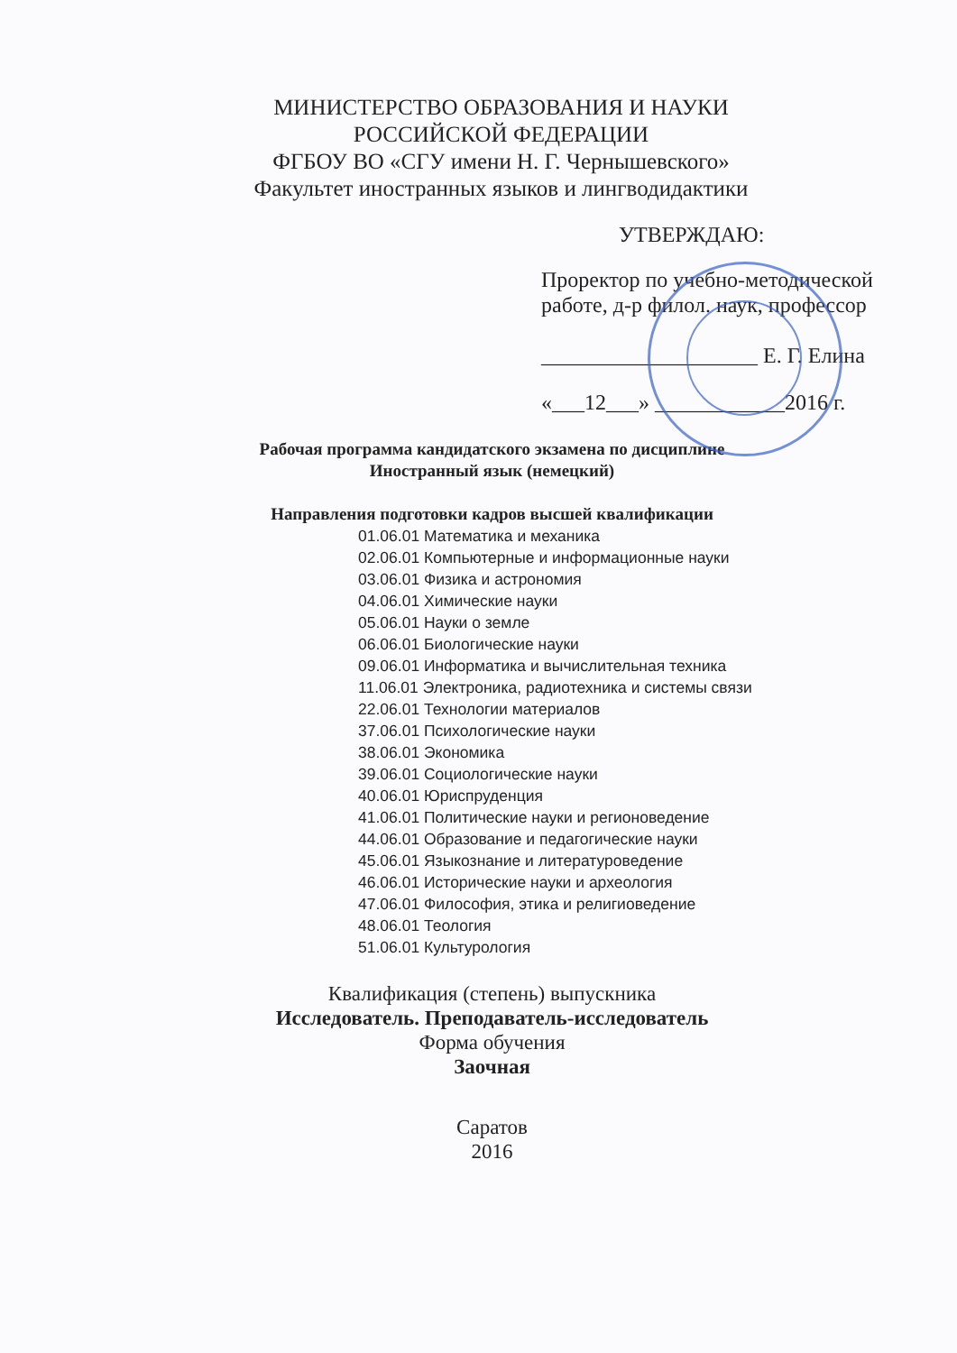МИНИСТЕРСТВО ОБРАЗОВАНИЯ И НАУКИ
РОССИЙСКОЙ ФЕДЕРАЦИИ
ФГБОУ ВО «СГУ имени Н. Г. Чернышевского»
Факультет иностранных языков и лингводидактики
УТВЕРЖДАЮ:
Проректор по учебно-методической
работе, д-р филол. наук, профессор
____________________ Е. Г. Елина
«___12___» ____________2016 г.
Рабочая программа кандидатского экзамена по дисциплине
Иностранный язык (немецкий)
Направления подготовки кадров высшей квалификации
01.06.01 Математика и механика
02.06.01 Компьютерные и информационные науки
03.06.01 Физика и астрономия
04.06.01 Химические науки
05.06.01 Науки о земле
06.06.01 Биологические науки
09.06.01 Информатика и вычислительная техника
11.06.01 Электроника, радиотехника и системы связи
22.06.01 Технологии материалов
37.06.01 Психологические науки
38.06.01 Экономика
39.06.01 Социологические науки
40.06.01 Юриспруденция
41.06.01 Политические науки и регионоведение
44.06.01 Образование и педагогические науки
45.06.01 Языкознание и литературоведение
46.06.01 Исторические науки и археология
47.06.01 Философия, этика и религиоведение
48.06.01 Теология
51.06.01 Культурология
Квалификация (степень) выпускника
Исследователь. Преподаватель-исследователь
Форма обучения
Заочная
Саратов
2016